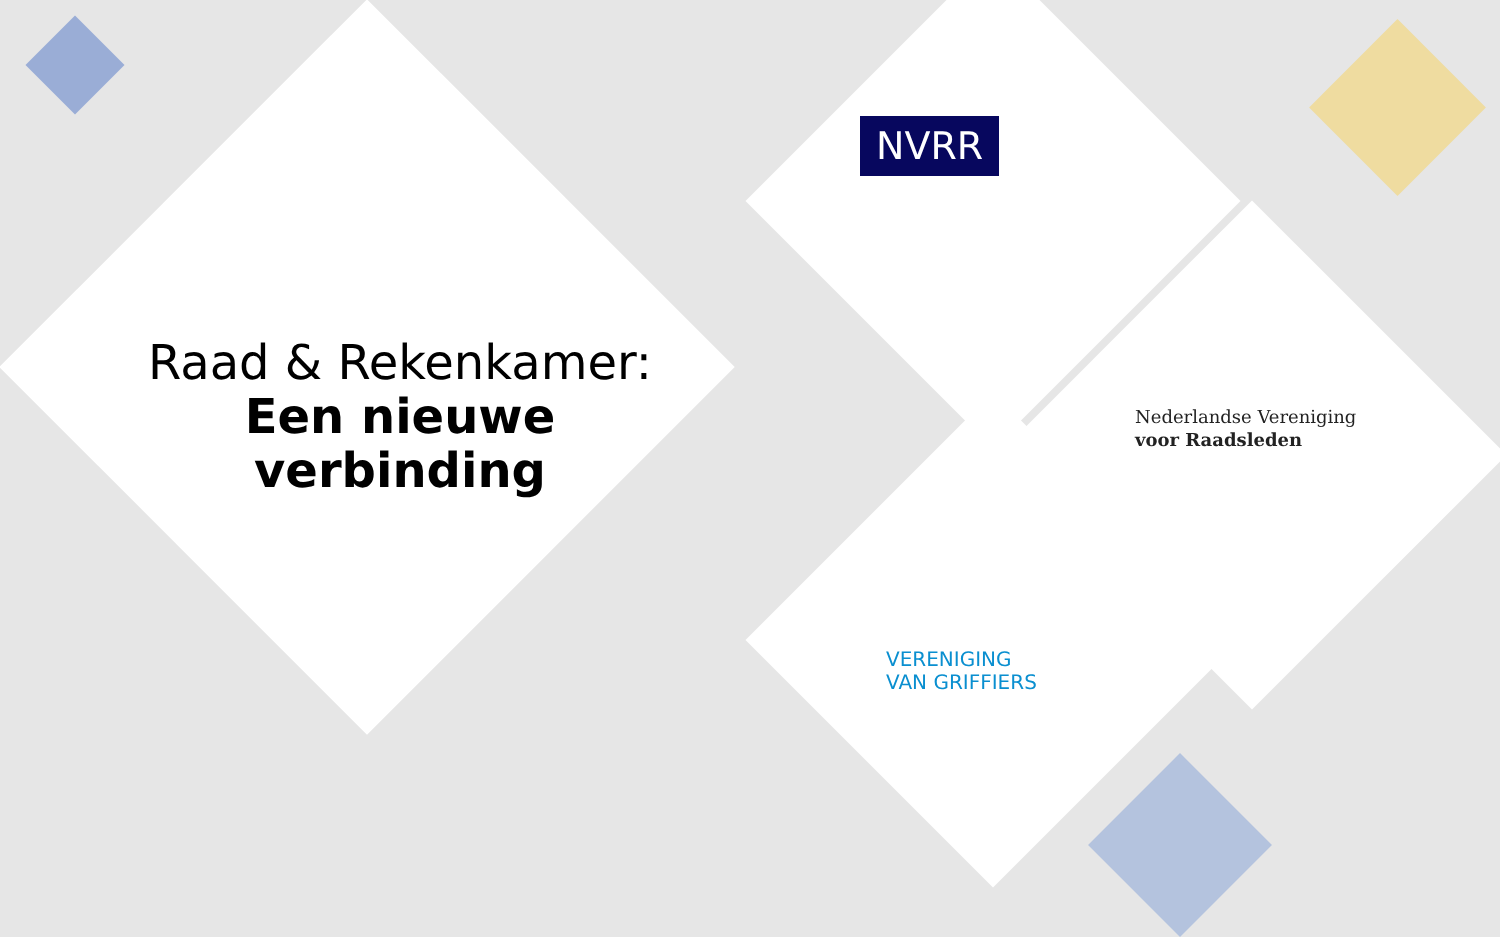Raad & Rekenkamer:
Een nieuwe
verbinding
NVRR
Nederlandse Vereniging
voor Raadsleden
VERENIGING
VAN GRIFFIERS